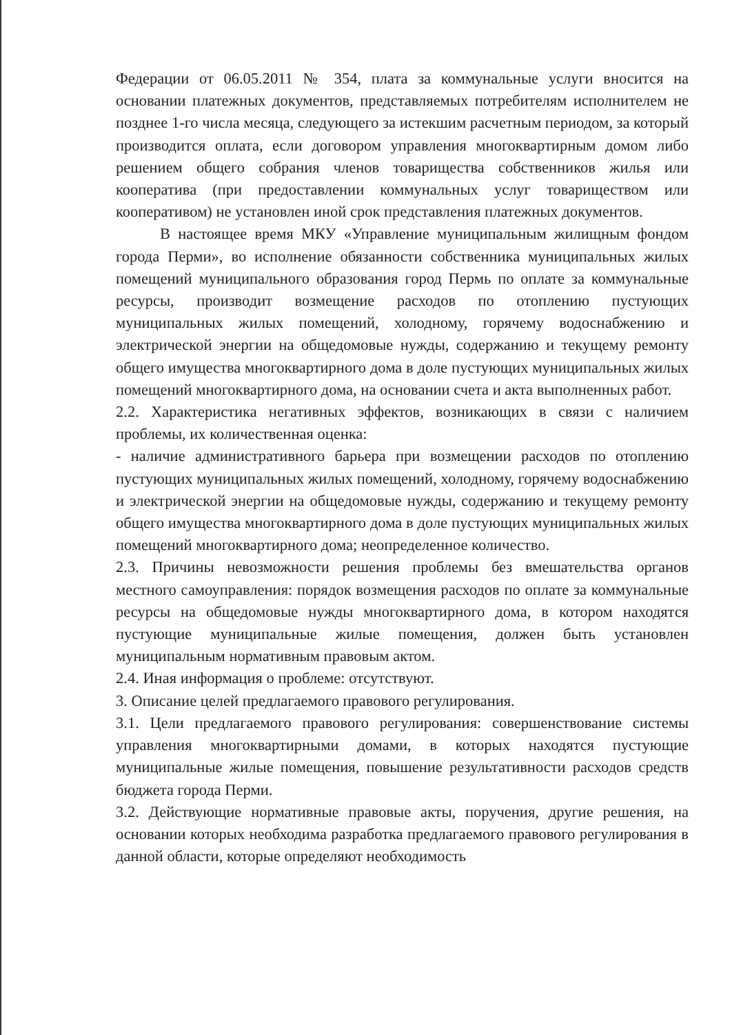Федерации от 06.05.2011 № 354, плата за коммунальные услуги вносится на основании платежных документов, представляемых потребителям исполнителем не позднее 1-го числа месяца, следующего за истекшим расчетным периодом, за который производится оплата, если договором управления многоквартирным домом либо решением общего собрания членов товарищества собственников жилья или кооператива (при предоставлении коммунальных услуг товариществом или кооперативом) не установлен иной срок представления платежных документов.
В настоящее время МКУ «Управление муниципальным жилищным фондом города Перми», во исполнение обязанности собственника муниципальных жилых помещений муниципального образования город Пермь по оплате за коммунальные ресурсы, производит возмещение расходов по отоплению пустующих муниципальных жилых помещений, холодному, горячему водоснабжению и электрической энергии на общедомовые нужды, содержанию и текущему ремонту общего имущества многоквартирного дома в доле пустующих муниципальных жилых помещений многоквартирного дома, на основании счета и акта выполненных работ.
2.2. Характеристика негативных эффектов, возникающих в связи с наличием проблемы, их количественная оценка:
- наличие административного барьера при возмещении расходов по отоплению пустующих муниципальных жилых помещений, холодному, горячему водоснабжению и электрической энергии на общедомовые нужды, содержанию и текущему ремонту общего имущества многоквартирного дома в доле пустующих муниципальных жилых помещений многоквартирного дома; неопределенное количество.
2.3. Причины невозможности решения проблемы без вмешательства органов местного самоуправления: порядок возмещения расходов по оплате за коммунальные ресурсы на общедомовые нужды многоквартирного дома, в котором находятся пустующие муниципальные жилые помещения, должен быть установлен муниципальным нормативным правовым актом.
2.4. Иная информация о проблеме: отсутствуют.
3. Описание целей предлагаемого правового регулирования.
3.1. Цели предлагаемого правового регулирования: совершенствование системы управления многоквартирными домами, в которых находятся пустующие муниципальные жилые помещения, повышение результативности расходов средств бюджета города Перми.
3.2. Действующие нормативные правовые акты, поручения, другие решения, на основании которых необходима разработка предлагаемого правового регулирования в данной области, которые определяют необходимость